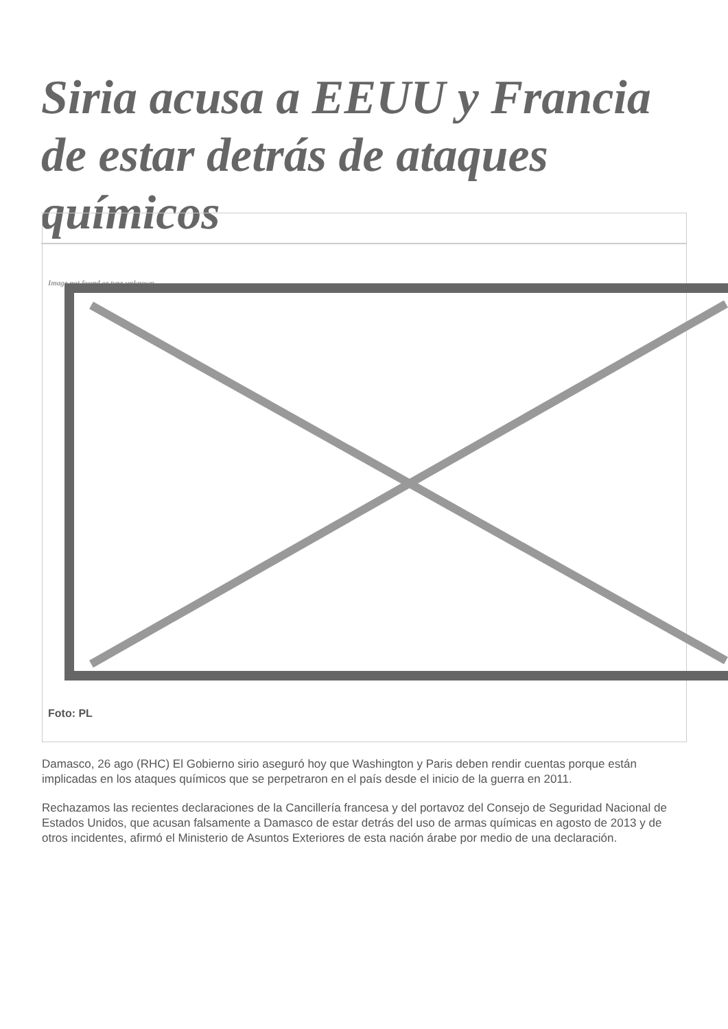Siria acusa a EEUU y Francia de estar detrás de ataques químicos
Image not found or type unknown
Foto: PL
Damasco, 26 ago (RHC) El Gobierno sirio aseguró hoy que Washington y Paris deben rendir cuentas porque están implicadas en los ataques químicos que se perpetraron en el país desde el inicio de la guerra en 2011.
Rechazamos las recientes declaraciones de la Cancillería francesa y del portavoz del Consejo de Seguridad Nacional de Estados Unidos, que acusan falsamente a Damasco de estar detrás del uso de armas químicas en agosto de 2013 y de otros incidentes, afirmó el Ministerio de Asuntos Exteriores de esta nación árabe por medio de una declaración.